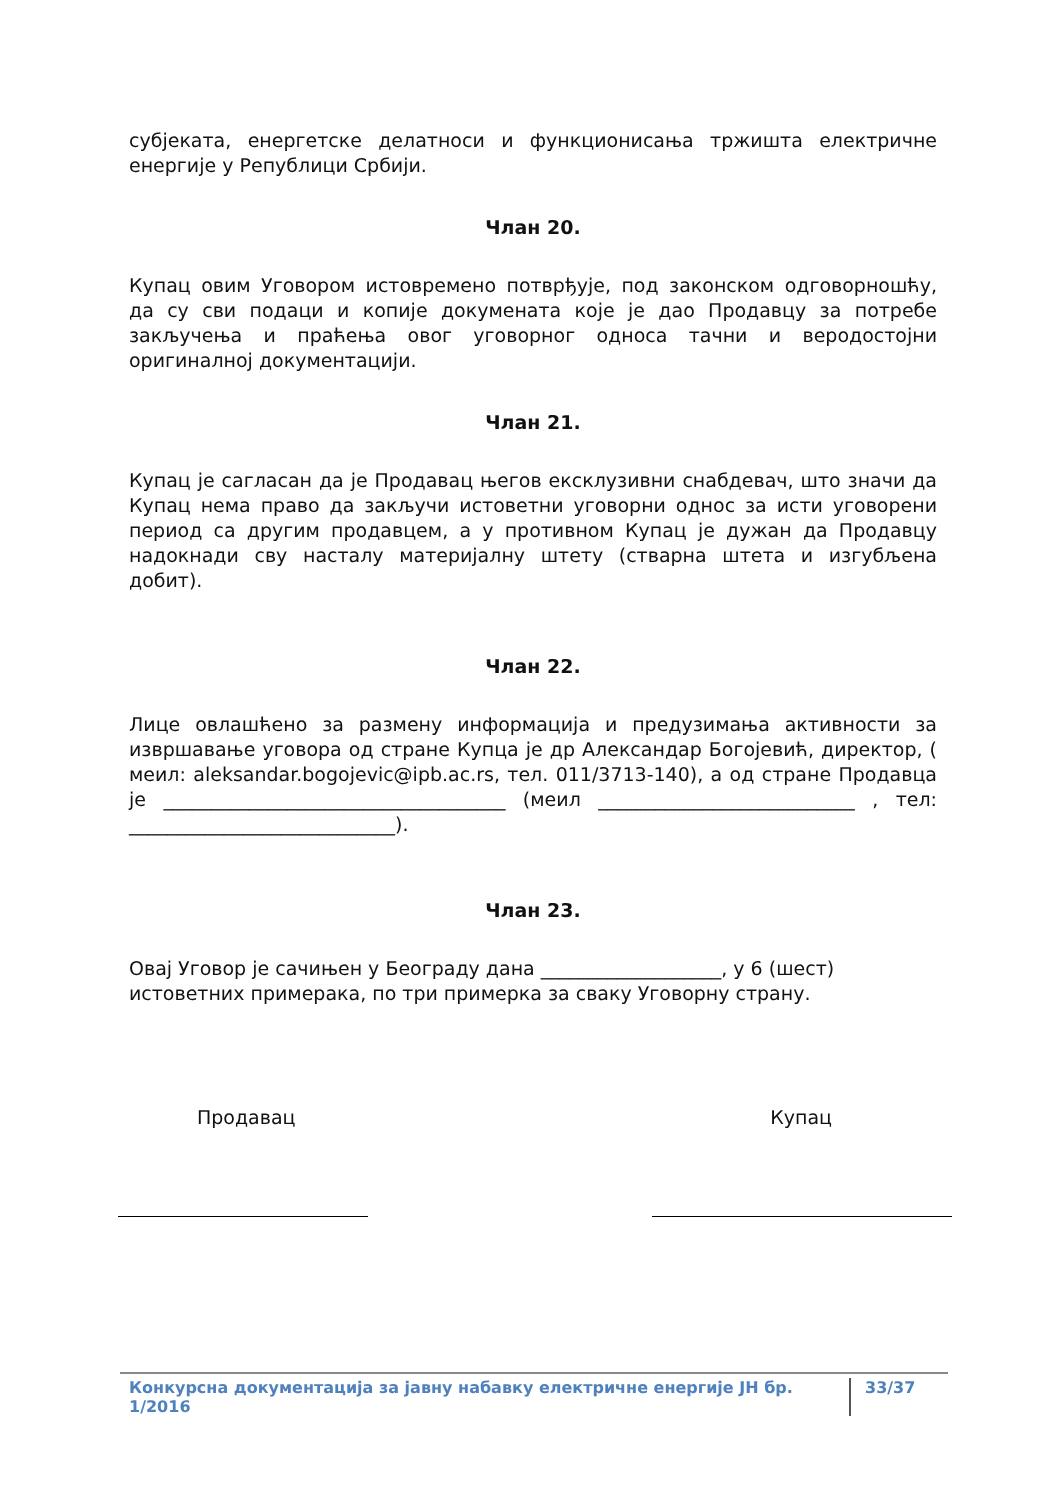субјеката, енергетске делатноси и функционисања тржишта електричне енергије у Републици Србији.
Члан 20.
Купац овим Уговором истовремено потврђује, под законском одговорношћу, да су сви подаци и копије докумената које је дао Продавцу за потребе закључења и праћења овог уговорног односа тачни и веродостојни оригиналној документацији.
Члан 21.
Купац је сагласан да је Продавац његов ексклузивни снабдевач, што значи да Купац нема право да закључи истоветни уговорни однос за исти уговорени период са другим продавцем, а у противном Купац је дужан да Продавцу надокнади сву насталу материјалну штету (стварна штета и изгубљена добит).
Члан 22.
Лице овлашћено за размену информација и предузимања активности за извршавање уговора од стране Купца је др Александар Богојевић, директор, ( меил: aleksandar.bogojevic@ipb.ac.rs, тел. 011/3713-140), а од стране Продавца је ____________________________________ (меил ___________________________ , тел: ____________________________).
Члан 23.
Овај Уговор је сачињен у Београду дана ___________________, у 6 (шест) истоветних примерака, по три примерка за сваку Уговорну страну.
Продавац Купац
Конкурсна документација за јавну набавку електричне енергије ЈН бр. 1/2016 33/37